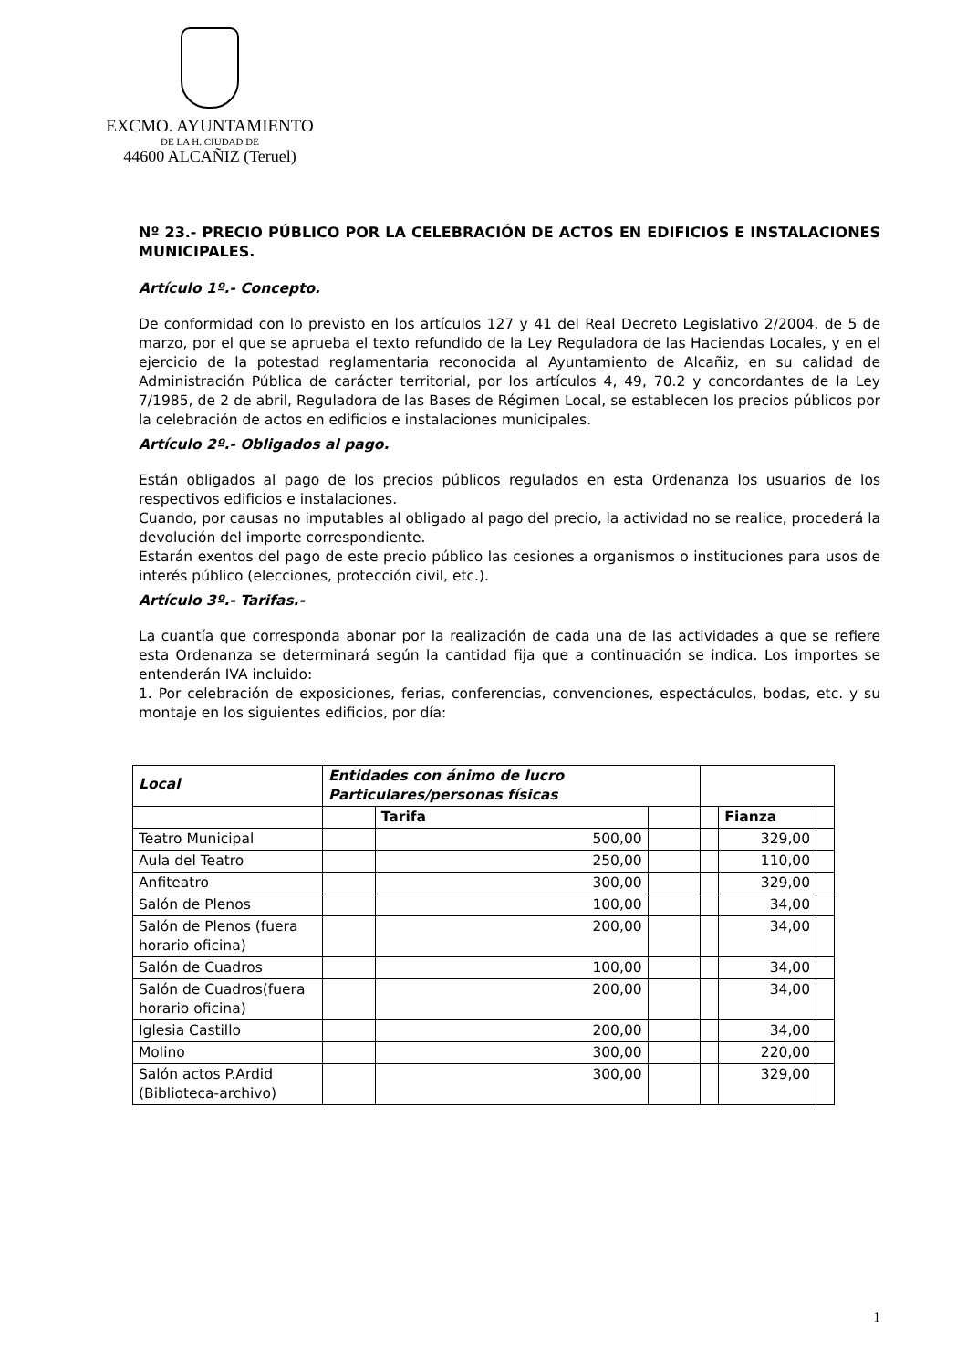EXCMO. AYUNTAMIENTO
DE LA H. CIUDAD DE
44600 ALCAÑIZ (Teruel)
Nº 23.- PRECIO PÚBLICO POR LA CELEBRACIÓN DE ACTOS EN EDIFICIOS E INSTALACIONES MUNICIPALES.
Artículo 1º.- Concepto.
De conformidad con lo previsto en los artículos 127 y 41 del Real Decreto Legislativo 2/2004, de 5 de marzo, por el que se aprueba el texto refundido de la Ley Reguladora de las Haciendas Locales, y en el ejercicio de la potestad reglamentaria reconocida al Ayuntamiento de Alcañiz, en su calidad de Administración Pública de carácter territorial, por los artículos 4, 49, 70.2 y concordantes de la Ley 7/1985, de 2 de abril, Reguladora de las Bases de Régimen Local, se establecen los precios públicos por la celebración de actos en edificios e instalaciones municipales.
Artículo 2º.- Obligados al pago.
Están obligados al pago de los precios públicos regulados en esta Ordenanza los usuarios de los respectivos edificios e instalaciones.
Cuando, por causas no imputables al obligado al pago del precio, la actividad no se realice, procederá la devolución del importe correspondiente.
Estarán exentos del pago de este precio público las cesiones a organismos o instituciones para usos de interés público (elecciones, protección civil, etc.).
Artículo 3º.- Tarifas.-
La cuantía que corresponda abonar por la realización de cada una de las actividades a que se refiere esta Ordenanza se determinará según la cantidad fija que a continuación se indica. Los importes se entenderán IVA incluido:
1. Por celebración de exposiciones, ferias, conferencias, convenciones, espectáculos, bodas, etc. y su montaje en los siguientes edificios, por día:
| Local | Entidades con ánimo de lucro Particulares/personas físicas | | | | | |
| --- | --- | --- | --- | --- | --- | --- |
| | | Tarifa | | | Fianza | |
| Teatro Municipal | | 500,00 | | | 329,00 | |
| Aula del Teatro | | 250,00 | | | 110,00 | |
| Anfiteatro | | 300,00 | | | 329,00 | |
| Salón de Plenos | | 100,00 | | | 34,00 | |
| Salón de Plenos (fuera horario oficina) | | 200,00 | | | 34,00 | |
| Salón de Cuadros | | 100,00 | | | 34,00 | |
| Salón de Cuadros(fuera horario oficina) | | 200,00 | | | 34,00 | |
| Iglesia Castillo | | 200,00 | | | 34,00 | |
| Molino | | 300,00 | | | 220,00 | |
| Salón actos P.Ardid (Biblioteca-archivo) | | 300,00 | | | 329,00 | |
1